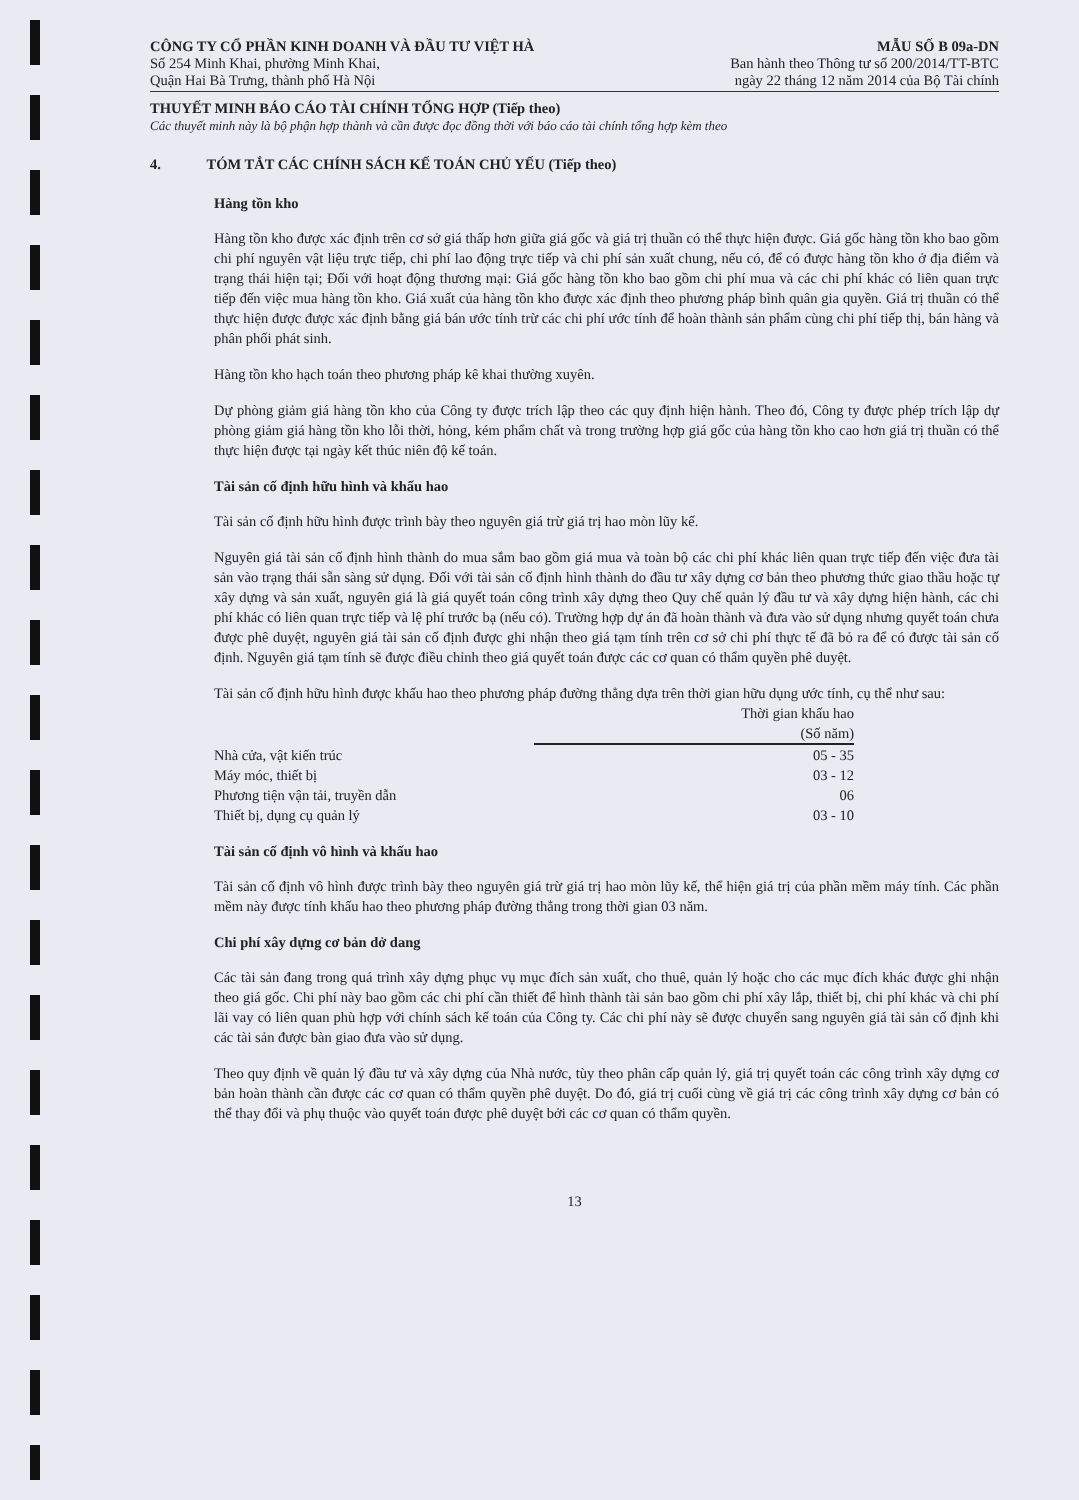CÔNG TY CỔ PHẦN KINH DOANH VÀ ĐẦU TƯ VIỆT HÀ
Số 254 Minh Khai, phường Minh Khai,
Quận Hai Bà Trưng, thành phố Hà Nội
MẪU SỐ B 09a-DN
Ban hành theo Thông tư số 200/2014/TT-BTC
ngày 22 tháng 12 năm 2014 của Bộ Tài chính
THUYẾT MINH BÁO CÁO TÀI CHÍNH TỔNG HỢP (Tiếp theo)
Các thuyết minh này là bộ phận hợp thành và cần được đọc đồng thời với báo cáo tài chính tổng hợp kèm theo
4. TÓM TẮT CÁC CHÍNH SÁCH KẾ TOÁN CHỦ YẾU (Tiếp theo)
Hàng tồn kho
Hàng tồn kho được xác định trên cơ sở giá thấp hơn giữa giá gốc và giá trị thuần có thể thực hiện được. Giá gốc hàng tồn kho bao gồm chi phí nguyên vật liệu trực tiếp, chi phí lao động trực tiếp và chi phí sản xuất chung, nếu có, để có được hàng tồn kho ở địa điểm và trạng thái hiện tại; Đối với hoạt động thương mại: Giá gốc hàng tồn kho bao gồm chi phí mua và các chi phí khác có liên quan trực tiếp đến việc mua hàng tồn kho. Giá xuất của hàng tồn kho được xác định theo phương pháp bình quân gia quyền. Giá trị thuần có thể thực hiện được được xác định bằng giá bán ước tính trừ các chi phí ước tính để hoàn thành sản phẩm cùng chi phí tiếp thị, bán hàng và phân phối phát sinh.
Hàng tồn kho hạch toán theo phương pháp kê khai thường xuyên.
Dự phòng giảm giá hàng tồn kho của Công ty được trích lập theo các quy định hiện hành. Theo đó, Công ty được phép trích lập dự phòng giảm giá hàng tồn kho lỗi thời, hỏng, kém phẩm chất và trong trường hợp giá gốc của hàng tồn kho cao hơn giá trị thuần có thể thực hiện được tại ngày kết thúc niên độ kế toán.
Tài sản cố định hữu hình và khấu hao
Tài sản cố định hữu hình được trình bày theo nguyên giá trừ giá trị hao mòn lũy kế.
Nguyên giá tài sản cố định hình thành do mua sắm bao gồm giá mua và toàn bộ các chi phí khác liên quan trực tiếp đến việc đưa tài sản vào trạng thái sẵn sàng sử dụng. Đối với tài sản cố định hình thành do đầu tư xây dựng cơ bản theo phương thức giao thầu hoặc tự xây dựng và sản xuất, nguyên giá là giá quyết toán công trình xây dựng theo Quy chế quản lý đầu tư và xây dựng hiện hành, các chi phí khác có liên quan trực tiếp và lệ phí trước bạ (nếu có). Trường hợp dự án đã hoàn thành và đưa vào sử dụng nhưng quyết toán chưa được phê duyệt, nguyên giá tài sản cố định được ghi nhận theo giá tạm tính trên cơ sở chi phí thực tế đã bỏ ra để có được tài sản cố định. Nguyên giá tạm tính sẽ được điều chỉnh theo giá quyết toán được các cơ quan có thẩm quyền phê duyệt.
Tài sản cố định hữu hình được khấu hao theo phương pháp đường thẳng dựa trên thời gian hữu dụng ước tính, cụ thể như sau:
| | Thời gian khấu hao (Số năm) |
| --- | --- |
| Nhà cửa, vật kiến trúc | 05 - 35 |
| Máy móc, thiết bị | 03 - 12 |
| Phương tiện vận tải, truyền dẫn | 06 |
| Thiết bị, dụng cụ quản lý | 03 - 10 |
Tài sản cố định vô hình và khấu hao
Tài sản cố định vô hình được trình bày theo nguyên giá trừ giá trị hao mòn lũy kế, thể hiện giá trị của phần mềm máy tính. Các phần mềm này được tính khấu hao theo phương pháp đường thẳng trong thời gian 03 năm.
Chi phí xây dựng cơ bản dở dang
Các tài sản đang trong quá trình xây dựng phục vụ mục đích sản xuất, cho thuê, quản lý hoặc cho các mục đích khác được ghi nhận theo giá gốc. Chi phí này bao gồm các chi phí cần thiết để hình thành tài sản bao gồm chi phí xây lắp, thiết bị, chi phí khác và chi phí lãi vay có liên quan phù hợp với chính sách kế toán của Công ty. Các chi phí này sẽ được chuyển sang nguyên giá tài sản cố định khi các tài sản được bàn giao đưa vào sử dụng.
Theo quy định về quản lý đầu tư và xây dựng của Nhà nước, tùy theo phân cấp quản lý, giá trị quyết toán các công trình xây dựng cơ bản hoàn thành cần được các cơ quan có thẩm quyền phê duyệt. Do đó, giá trị cuối cùng về giá trị các công trình xây dựng cơ bản có thể thay đổi và phụ thuộc vào quyết toán được phê duyệt bởi các cơ quan có thẩm quyền.
13